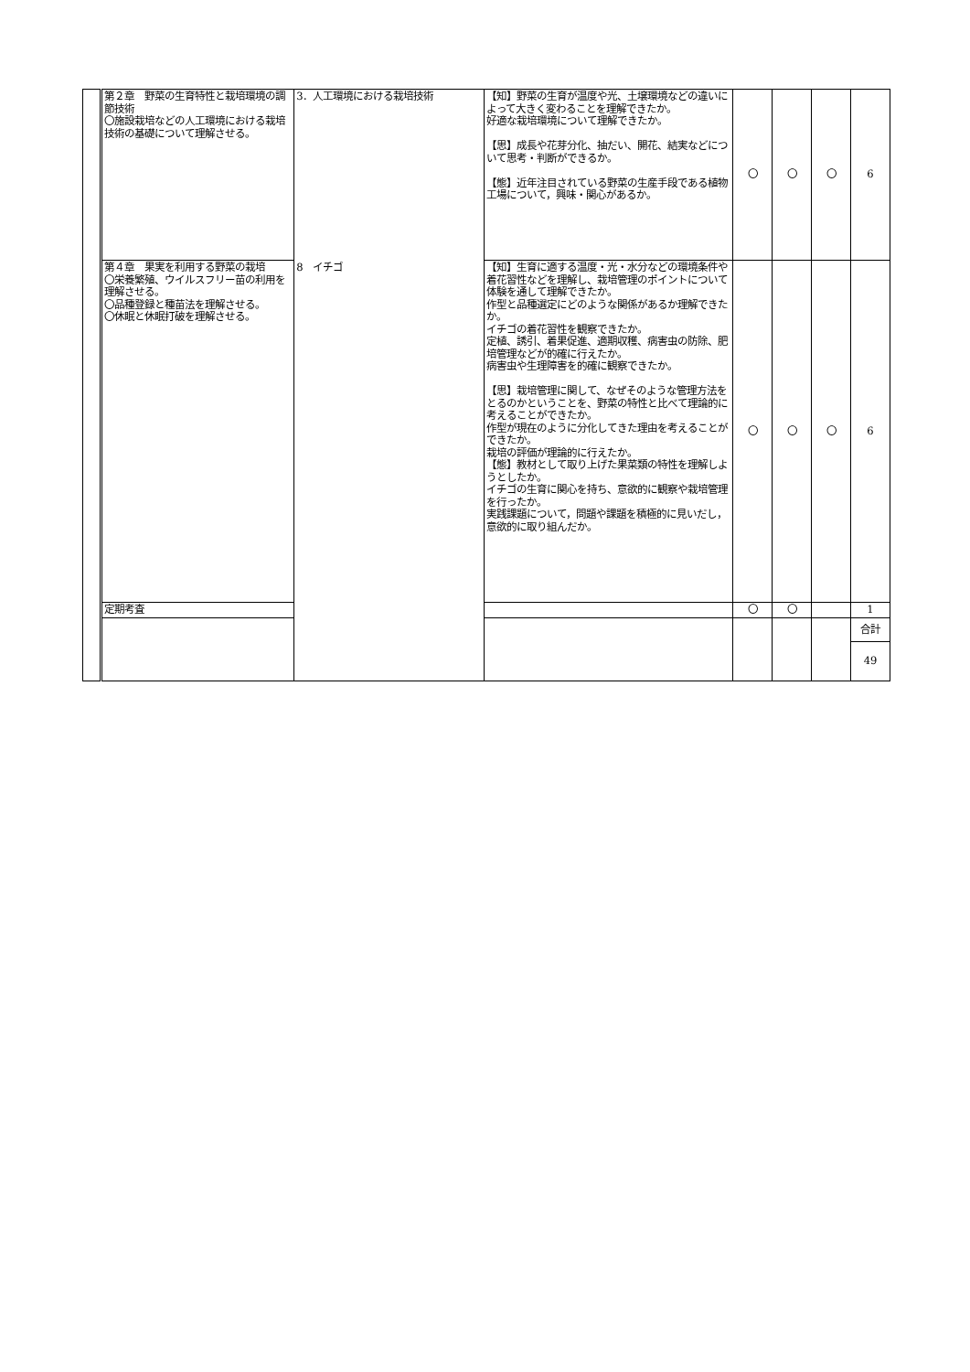| | 第２章 野菜の生育特性と栽培環境の調節技術 〇施設栽培などの人工環境における栽培技術の基礎について理解させる。 | 3．人工環境における栽培技術 | 【知】野菜の生育が温度や光、土壌環境などの違いによって大きく変わることを理解できたか。 好適な栽培環境について理解できたか。 【思】成長や花芽分化、抽だい、開花、結実などについて思考・判断ができるか。 【態】近年注目されている野菜の生産手段である植物工場について，興味・関心があるか。 | 〇 | 〇 | 〇 | 6 |
| | 第４章 果実を利用する野菜の栽培 〇栄養繁殖、ウイルスフリー苗の利用を理解させる。 〇品種登録と種苗法を理解させる。 〇休眠と休眠打破を理解させる。 | 8 イチゴ | 【知】生育に適する温度・光・水分などの環境条件や着花習性などを理解し、栽培管理のポイントについて体験を通して理解できたか。 作型と品種選定にどのような関係があるか理解できたか。 イチゴの着花習性を観察できたか。 定植、誘引、着果促進、適期収穫、病害虫の防除、肥培管理などが的確に行えたか。 病害虫や生理障害を的確に観察できたか。 【思】栽培管理に関して、なぜそのような管理方法をとるのかということを、野菜の特性と比べて理論的に考えることができたか。 作型が現在のように分化してきた理由を考えることができたか。 栽培の評価が理論的に行えたか。 【態】教材として取り上げた果菜類の特性を理解しようとしたか。 イチゴの生育に関心を持ち、意欲的に観察や栽培管理を行ったか。 実践課題について，問題や課題を積極的に見いだし，意欲的に取り組んだか。 | 〇 | 〇 | 〇 | 6 |
| | 定期考査 | | | 〇 | 〇 | | 1 |
| | | | | | | | 合計 49 |